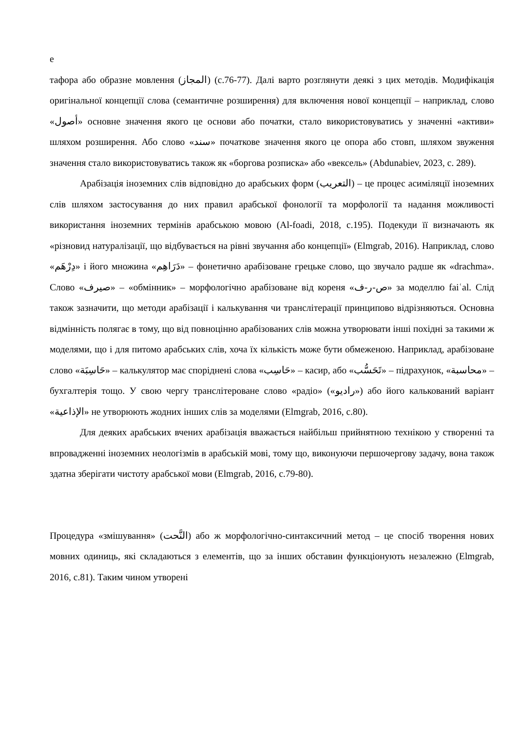е
тафора або образне мовлення (المجاز) (с.76-77). Далі варто розглянути деякі з цих методів. Модифікація оригінальної концепції слова (семантичне розширення) для включення нової концепції – наприклад, слово «أصول» основне значення якого це основи або початки, стало використовуватись у значенні «активи» шляхом розширення. Або слово «سند» початкове значення якого це опора або стовп, шляхом звуження значення стало використовуватись також як «боргова розписка» або «вексель» (Abdunabiev, 2023, с. 289).
Арабізація іноземних слів відповідно до арабських форм (التعريب) – це процес асиміляції іноземних слів шляхом застосування до них правил арабської фонології та морфології та надання можливості використання іноземних термінів арабською мовою (Al-foadi, 2018, с.195). Подекуди її визначають як «різновид натуралізації, що відбувається на рівні звучання або концепції» (Elmgrab, 2016). Наприклад, слово «دِرْهَم» і його множина «دَرَاهِم» – фонетично арабізоване грецьке слово, що звучало радше як «drachma». Слово «صيرف» – «обмінник» – морфологічно арабізоване від кореня «ص-ر-ف» за моделлю faiʿal. Слід також зазначити, що методи арабізації і калькування чи транслітерації принципово відрізняються. Основна відмінність полягає в тому, що від повноцінно арабізованих слів можна утворювати інші похідні за такими ж моделями, що і для питомо арабських слів, хоча їх кількість може бути обмеженою. Наприклад, арабізоване слово «حَاسِبَة» – калькулятор має споріднені слова «حَاسِب» – касир, або «تَحَسُّب» – підрахунок, «محاسبة» – бухгалтерія тощо. У свою чергу транслітероване слово «радіо» («راديو») або його калькований варіант «الإذاعية» не утворюють жодних інших слів за моделями (Elmgrab, 2016, с.80).
Для деяких арабських вчених арабізація вважається найбільш прийнятною технікою у створенні та впровадженні іноземних неологізмів в арабській мові, тому що, виконуючи першочергову задачу, вона також здатна зберігати чистоту арабської мови (Elmgrab, 2016, с.79-80).
Процедура «змішування» (النَّحت) або ж морфологічно-синтаксичний метод – це спосіб творення нових мовних одиниць, які складаються з елементів, що за інших обставин функціонують незалежно (Elmgrab, 2016, с.81). Таким чином утворені